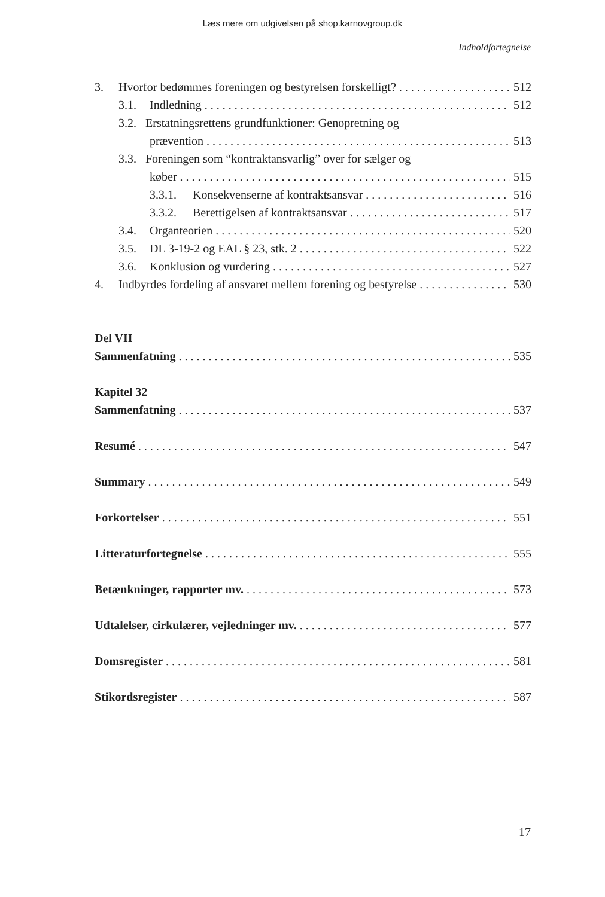Læs mere om udgivelsen på shop.karnovgroup.dk
Indholdfortegnelse
3. Hvorfor bedømmes foreningen og bestyrelsen forskelligt? 512
3.1. Indledning 512
3.2. Erstatningsrettens grundfunktioner: Genopretning og
prævention 513
3.3. Foreningen som “kontraktansvarlig” over for sælger og
køber 515
3.3.1. Konsekvenserne af kontraktsansvar 516
3.3.2. Berettigelsen af kontraktsansvar 517
3.4. Organteorien 520
3.5. DL 3-19-2 og EAL § 23, stk. 2 522
3.6. Konklusion og vurdering 527
4. Indbyrdes fordeling af ansvaret mellem forening og bestyrelse 530
Del VII
Sammenfatning 535
Kapitel 32
Sammenfatning 537
Resumé 547
Summary 549
Forkortelser 551
Litteraturfortegnelse 555
Betænkninger, rapporter mv. 573
Udtalelser, cirkulærer, vejledninger mv. 577
Domsregister 581
Stikordsregister 587
17